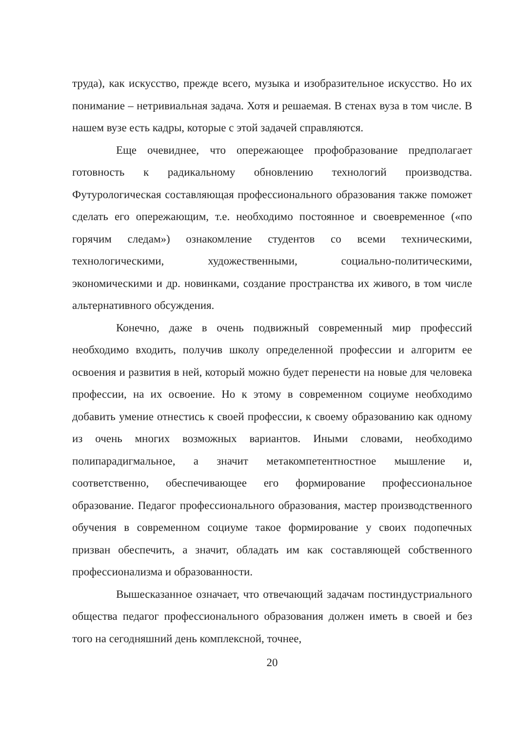труда), как искусство, прежде всего, музыка и изобразительное искусство. Но их понимание – нетривиальная задача. Хотя и решаемая. В стенах вуза в том числе. В нашем вузе есть кадры, которые с этой задачей справляются.
Еще очевиднее, что опережающее профобразование предполагает готовность к радикальному обновлению технологий производства. Футурологическая составляющая профессионального образования также поможет сделать его опережающим, т.е. необходимо постоянное и своевременное («по горячим следам») ознакомление студентов со всеми техническими, технологическими, художественными, социально-политическими, экономическими и др. новинками, создание пространства их живого, в том числе альтернативного обсуждения.
Конечно, даже в очень подвижный современный мир профессий необходимо входить, получив школу определенной профессии и алгоритм ее освоения и развития в ней, который можно будет перенести на новые для человека профессии, на их освоение. Но к этому в современном социуме необходимо добавить умение отнестись к своей профессии, к своему образованию как одному из очень многих возможных вариантов. Иными словами, необходимо полипарадигмальное, а значит метакомпетентностное мышление и, соответственно, обеспечивающее его формирование профессиональное образование. Педагог профессионального образования, мастер производственного обучения в современном социуме такое формирование у своих подопечных призван обеспечить, а значит, обладать им как составляющей собственного профессионализма и образованности.
Вышесказанное означает, что отвечающий задачам постиндустриального общества педагог профессионального образования должен иметь в своей и без того на сегодняшний день комплексной, точнее,
20